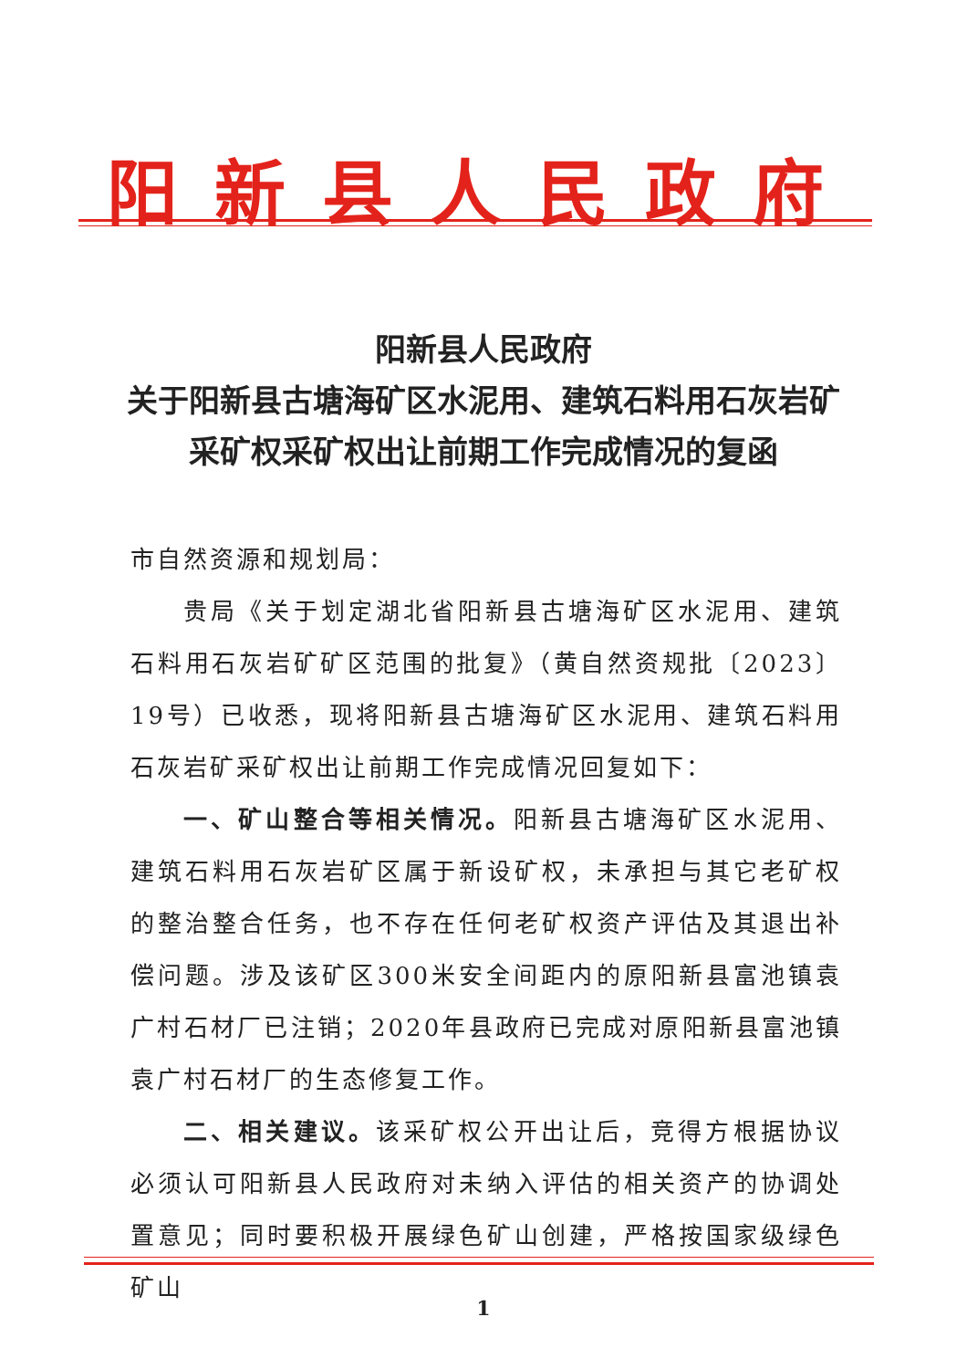阳新县人民政府
阳新县人民政府
关于阳新县古塘海矿区水泥用、建筑石料用石灰岩矿
采矿权采矿权出让前期工作完成情况的复函
市自然资源和规划局：
贵局《关于划定湖北省阳新县古塘海矿区水泥用、建筑石料用石灰岩矿矿区范围的批复》（黄自然资规批〔2023〕19号）已收悉，现将阳新县古塘海矿区水泥用、建筑石料用石灰岩矿采矿权出让前期工作完成情况回复如下：
一、矿山整合等相关情况。阳新县古塘海矿区水泥用、建筑石料用石灰岩矿区属于新设矿权，未承担与其它老矿权的整治整合任务，也不存在任何老矿权资产评估及其退出补偿问题。涉及该矿区300米安全间距内的原阳新县富池镇袁广村石材厂已注销；2020年县政府已完成对原阳新县富池镇袁广村石材厂的生态修复工作。
二、相关建议。该采矿权公开出让后，竞得方根据协议必须认可阳新县人民政府对未纳入评估的相关资产的协调处置意见；同时要积极开展绿色矿山创建，严格按国家级绿色矿山
1